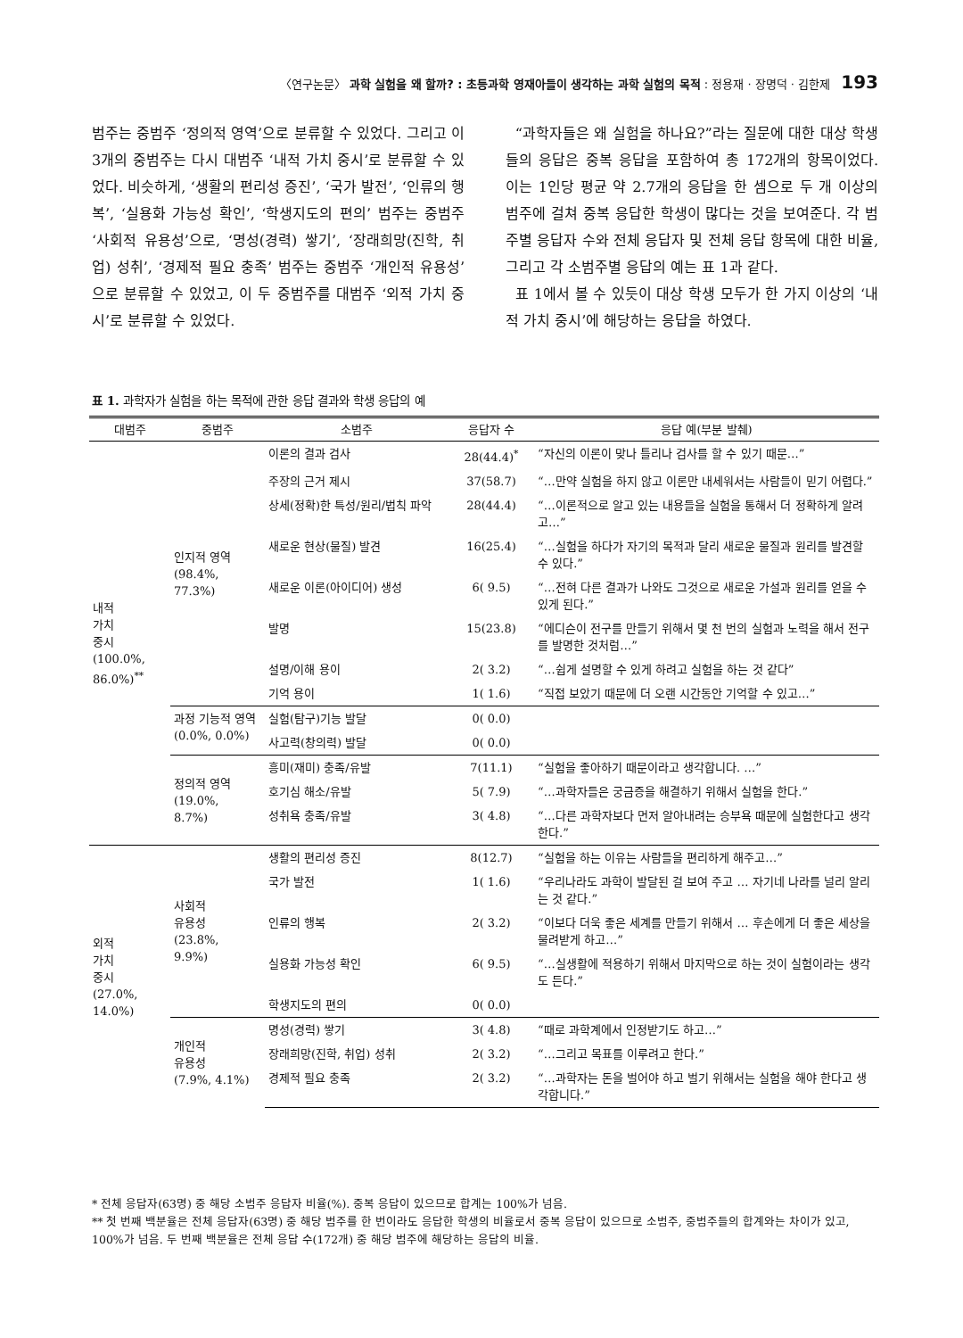〈연구논문〉 과학 실험을 왜 할까? : 초등과학 영재아들이 생각하는 과학 실험의 목적 : 정용재 · 장명덕 · 김한제 193
범주는 중범주 ‘정의적 영역’으로 분류할 수 있었다. 그리고 이 3개의 중범주는 다시 대범주 ‘내적 가치 중시’로 분류할 수 있었다. 비슷하게, ‘생활의 편리성 증진’, ‘국가 발전’, ‘인류의 행복’, ‘실용화 가능성 확인’, ‘학생지도의 편의’ 범주는 중범주 ‘사회적 유용성’으로, ‘명성(경력) 쌓기’, ‘장래희망(진학, 취업) 성취’, ‘경제적 필요 충족’ 범주는 중범주 ‘개인적 유용성’으로 분류할 수 있었고, 이 두 중범주를 대범주 ‘외적 가치 중시’로 분류할 수 있었다.
“과학자들은 왜 실험을 하나요?”라는 질문에 대한 대상 학생들의 응답은 중복 응답을 포함하여 총 172개의 항목이었다. 이는 1인당 평균 약 2.7개의 응답을 한 셈으로 두 개 이상의 범주에 걸쳐 중복 응답한 학생이 많다는 것을 보여준다. 각 범주별 응답자 수와 전체 응답자 및 전체 응답 항목에 대한 비율, 그리고 각 소범주별 응답의 예는 표 1과 같다.
표 1에서 볼 수 있듯이 대상 학생 모두가 한 가지 이상의 ‘내적 가치 중시’에 해당하는 응답을 하였다.
표 1. 과학자가 실험을 하는 목적에 관한 응답 결과와 학생 응답의 예
| 대범주 | 중범주 | 소범주 | 응답자 수 | 응답 예(부분 발췌) |
| --- | --- | --- | --- | --- |
| 내적 가치 중시 (100.0%, 86.0%)<sup>**</sup> | 인지적 영역 (98.4%, 77.3%) | 이론의 결과 검사 | 28(44.4)<sup>*</sup> | “자신의 이론이 맞나 틀리나 검사를 할 수 있기 때문…” |
| | | 주장의 근거 제시 | 37(58.7) | “…만약 실험을 하지 않고 이론만 내세워서는 사람들이 믿기 어렵다.” |
| | | 상세(정확)한 특성/원리/법칙 파악 | 28(44.4) | “…이론적으로 알고 있는 내용들을 실험을 통해서 더 정확하게 알려고…” |
| | | 새로운 현상(물질) 발견 | 16(25.4) | “…실험을 하다가 자기의 목적과 달리 새로운 물질과 원리를 발견할 수 있다.” |
| | | 새로운 이론(아이디어) 생성 | 6( 9.5) | “…전혀 다른 결과가 나와도 그것으로 새로운 가설과 원리를 얻을 수 있게 된다.” |
| | | 발명 | 15(23.8) | “에디슨이 전구를 만들기 위해서 몇 천 번의 실험과 노력을 해서 전구를 발명한 것처럼…” |
| | | 설명/이해 용이 | 2( 3.2) | “…쉽게 설명할 수 있게 하려고 실험을 하는 것 같다” |
| | | 기억 용이 | 1( 1.6) | “직접 보았기 때문에 더 오랜 시간동안 기억할 수 있고…” |
| | 과정 기능적 영역 (0.0%, 0.0%) | 실험(탐구)기능 발달 | 0( 0.0) | |
| | | 사고력(창의력) 발달 | 0( 0.0) | |
| | 정의적 영역 (19.0%, 8.7%) | 흥미(재미) 충족/유발 | 7(11.1) | “실험을 좋아하기 때문이라고 생각합니다. …” |
| | | 호기심 해소/유발 | 5( 7.9) | “…과학자들은 궁금증을 해결하기 위해서 실험을 한다.” |
| | | 성취욕 충족/유발 | 3( 4.8) | “…다른 과학자보다 먼저 알아내려는 승부욕 때문에 실험한다고 생각한다.” |
| 외적 가치 중시 (27.0%, 14.0%) | 사회적 유용성 (23.8%, 9.9%) | 생활의 편리성 증진 | 8(12.7) | “실험을 하는 이유는 사람들을 편리하게 해주고…” |
| | | 국가 발전 | 1( 1.6) | “우리나라도 과학이 발달된 걸 보여 주고 … 자기네 나라를 널리 알리는 것 같다.” |
| | | 인류의 행복 | 2( 3.2) | “이보다 더욱 좋은 세계를 만들기 위해서 … 후손에게 더 좋은 세상을 물려받게 하고…” |
| | | 실용화 가능성 확인 | 6( 9.5) | “…실생활에 적용하기 위해서 마지막으로 하는 것이 실험이라는 생각도 든다.” |
| | | 학생지도의 편의 | 0( 0.0) | |
| | 개인적 유용성 (7.9%, 4.1%) | 명성(경력) 쌓기 | 3( 4.8) | “때로 과학계에서 인정받기도 하고…” |
| | | 장래희망(진학, 취업) 성취 | 2( 3.2) | “…그리고 목표를 이루려고 한다.” |
| | | 경제적 필요 충족 | 2( 3.2) | “…과학자는 돈을 벌어야 하고 벌기 위해서는 실험을 해야 한다고 생각합니다.” |
* 전체 응답자(63명) 중 해당 소범주 응답자 비율(%). 중복 응답이 있으므로 합계는 100%가 넘음.
** 첫 번째 백분율은 전체 응답자(63명) 중 해당 범주를 한 번이라도 응답한 학생의 비율로서 중복 응답이 있으므로 소범주, 중범주들의 합계와는 차이가 있고, 100%가 넘음. 두 번째 백분율은 전체 응답 수(172개) 중 해당 범주에 해당하는 응답의 비율.